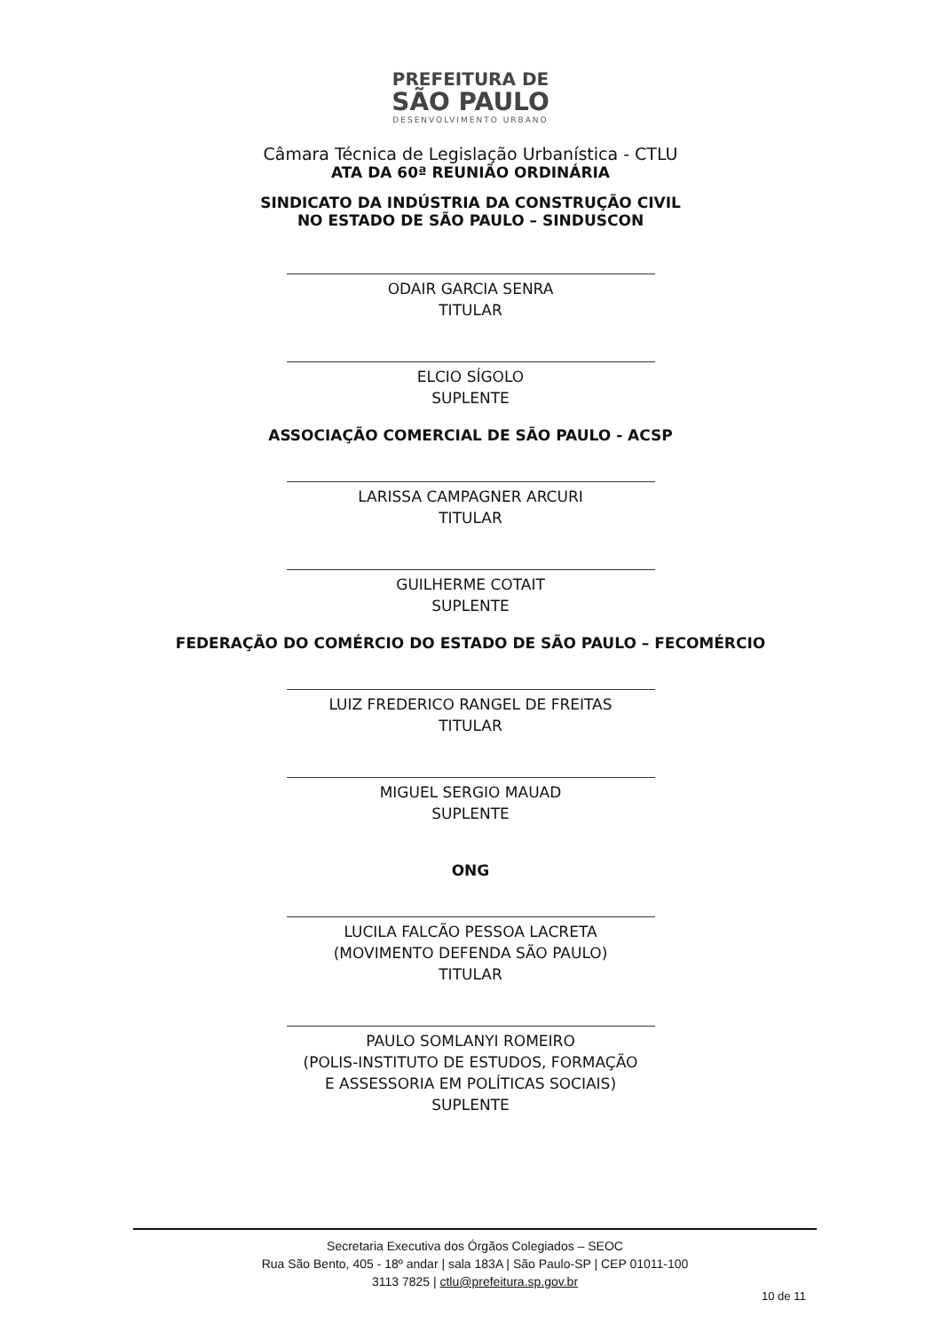PREFEITURA DE
SÃO PAULO
DESENVOLVIMENTO URBANO
Câmara Técnica de Legislação Urbanística - CTLU
ATA DA 60ª REUNIÃO ORDINÁRIA
SINDICATO DA INDÚSTRIA DA CONSTRUÇÃO CIVIL
NO ESTADO DE SÃO PAULO – SINDUSCON
ODAIR GARCIA SENRA
TITULAR
ELCIO SÍGOLO
SUPLENTE
ASSOCIAÇÃO COMERCIAL DE SÃO PAULO - ACSP
LARISSA CAMPAGNER ARCURI
TITULAR
GUILHERME COTAIT
SUPLENTE
FEDERAÇÃO DO COMÉRCIO DO ESTADO DE SÃO PAULO – FECOMÉRCIO
LUIZ FREDERICO RANGEL DE FREITAS
TITULAR
MIGUEL SERGIO MAUAD
SUPLENTE
ONG
LUCILA FALCÃO PESSOA LACRETA
(MOVIMENTO DEFENDA SÃO PAULO)
TITULAR
PAULO SOMLANYI ROMEIRO
(POLIS-INSTITUTO DE ESTUDOS, FORMAÇÃO
E ASSESSORIA EM POLÍTICAS SOCIAIS)
SUPLENTE
Secretaria Executiva dos Órgãos Colegiados – SEOC
Rua São Bento, 405 - 18º andar | sala 183A | São Paulo-SP | CEP 01011-100
3113 7825 | ctlu@prefeitura.sp.gov.br
10 de 11